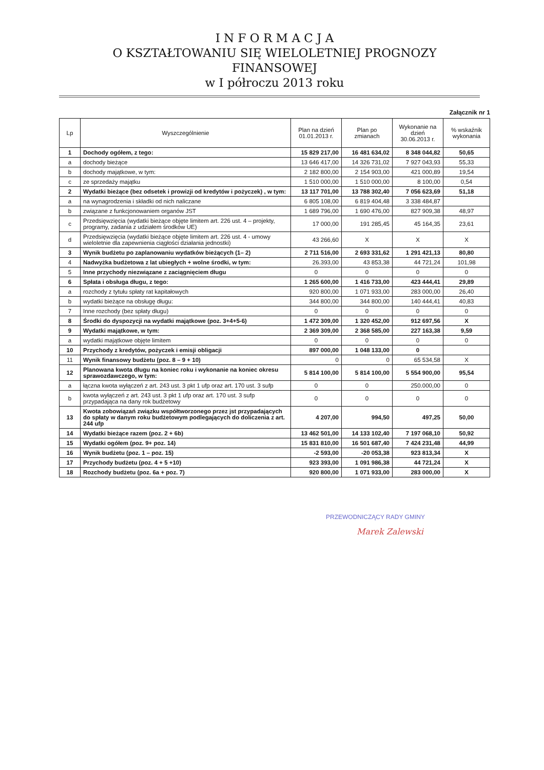I N F O R M A C J A
O KSZTAŁTOWANIU SIĘ WIELOLETNIEJ PROGNOZY
FINANSOWEJ
w I półroczu 2013 roku
Załącznik nr 1
| Lp | Wyszczególnienie | Plan na dzień 01.01.2013 r. | Plan po zmianach | Wykonanie na dzień 30.06.2013 r. | % wskaźnik wykonania |
| --- | --- | --- | --- | --- | --- |
| 1 | Dochody ogółem, z tego: | 15 829 217,00 | 16 481 634,02 | 8 348 044,82 | 50,65 |
| a | dochody bieżące | 13 646 417,00 | 14 326 731,02 | 7 927 043,93 | 55,33 |
| b | dochody majątkowe, w tym: | 2 182 800,00 | 2 154 903,00 | 421 000,89 | 19,54 |
| c | ze sprzedaży majątku | 1 510 000,00 | 1 510 000,00 | 8 100,00 | 0,54 |
| 2 | Wydatki bieżące (bez odsetek i prowizji od kredytów i pożyczek) , w tym: | 13 117 701,00 | 13 788 302,40 | 7 056 623,69 | 51,18 |
| a | na wynagrodzenia i składki od nich naliczane | 6 805 108,00 | 6 819 404,48 | 3 338 484,87 | |
| b | związane z funkcjonowaniem organów JST | 1 689 796,00 | 1 690 476,00 | 827 909,38 | 48,97 |
| c | Przedsięwzięcia (wydatki bieżące objęte limitem art. 226 ust. 4 – projekty, programy, zadania z udziałem środków UE) | 17 000,00 | 191 285,45 | 45 164,35 | 23,61 |
| d | Przedsięwzięcia (wydatki bieżące objęte limitem art. 226 ust. 4 - umowy wieloletnie dla zapewnienia ciągłości działania jednostki) | 43 266,60 | X | X | X |
| 3 | Wynik budżetu po zaplanowaniu wydatków bieżących (1– 2) | 2 711 516,00 | 2 693 331,62 | 1 291 421,13 | 80,80 |
| 4 | Nadwyżka budżetowa z lat ubiegłych + wolne środki, w tym: | 26.393,00 | 43 853,38 | 44 721,24 | 101,98 |
| 5 | Inne przychody niezwiązane z zaciągnięciem długu | 0 | 0 | 0 | 0 |
| 6 | Spłata i obsługa długu, z tego: | 1 265 600,00 | 1 416 733,00 | 423 444,41 | 29,89 |
| a | rozchody z tytułu spłaty rat kapitałowych | 920 800,00 | 1 071 933,00 | 283 000,00 | 26,40 |
| b | wydatki bieżące na obsługę długu: | 344 800,00 | 344 800,00 | 140 444,41 | 40,83 |
| 7 | Inne rozchody (bez spłaty długu) | 0 | 0 | 0 | 0 |
| 8 | Środki do dyspozycji na wydatki majątkowe (poz. 3+4+5-6) | 1 472 309,00 | 1 320 452,00 | 912 697,56 | X |
| 9 | Wydatki majątkowe, w tym: | 2 369 309,00 | 2 368 585,00 | 227 163,38 | 9,59 |
| a | wydatki majątkowe objęte limitem | 0 | 0 | 0 | 0 |
| 10 | Przychody z kredytów, pożyczek i emisji obligacji | 897 000,00 | 1 048 133,00 | 0 | |
| 11 | Wynik finansowy budżetu (poz. 8 – 9 + 10) | 0 | 0 | 65 534,58 | X |
| 12 | Planowana kwota długu na koniec roku i wykonanie na koniec okresu sprawozdawczego, w tym: | 5 814 100,00 | 5 814 100,00 | 5 554 900,00 | 95,54 |
| a | łączna kwota wyłączeń z art. 243 ust. 3 pkt 1 ufp oraz art. 170 ust. 3 sufp | 0 | 0 | 250.000,00 | 0 |
| b | kwota wyłączeń z art. 243 ust. 3 pkt 1 ufp oraz art. 170 ust. 3 sufp przypadająca na dany rok budżetowy | 0 | 0 | 0 | 0 |
| 13 | Kwota zobowiązań związku współtworzonego przez jst przypadających do spłaty w danym roku budżetowym podlegających do doliczenia z art. 244 ufp | 4 207,00 | 994,50 | 497,25 | 50,00 |
| 14 | Wydatki bieżące razem (poz. 2 + 6b) | 13 462 501,00 | 14 133 102,40 | 7 197 068,10 | 50,92 |
| 15 | Wydatki ogółem (poz. 9+ poz. 14) | 15 831 810,00 | 16 501 687,40 | 7 424 231,48 | 44,99 |
| 16 | Wynik budżetu (poz. 1 – poz. 15) | -2 593,00 | -20 053,38 | 923 813,34 | X |
| 17 | Przychody budżetu (poz. 4 + 5 +10) | 923 393,00 | 1 091 986,38 | 44 721,24 | X |
| 18 | Rozchody budżetu (poz. 6a + poz. 7) | 920 800,00 | 1 071 933,00 | 283 000,00 | X |
PRZEWODNICZĄCY RADY GMINY
Marek Zalewski